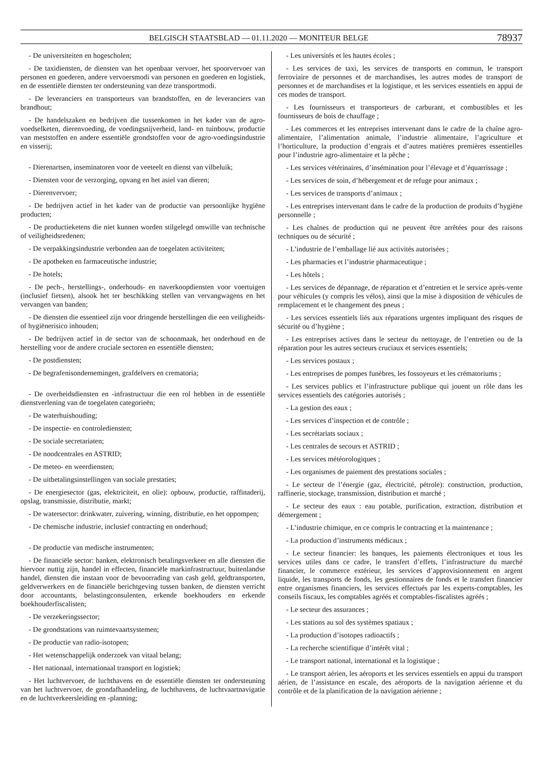BELGISCH STAATSBLAD — 01.11.2020 — MONITEUR BELGE
78937
- De universiteiten en hogescholen;
- De taxidiensten, de diensten van het openbaar vervoer, het spoorvervoer van personen en goederen, andere vervoersmodi van personen en goederen en logistiek, en de essentiële diensten ter ondersteuning van deze transportmodi.
- De leveranciers en transporteurs van brandstoffen, en de leveranciers van brandhout;
- De handelszaken en bedrijven die tussenkomen in het kader van de agro-voedselketen, dierenvoeding, de voedingsnijverheid, land- en tuinbouw, productie van meststoffen en andere essentiële grondstoffen voor de agro-voedingsindustrie en visserij;
- Dierenartsen, inseminatoren voor de veeteelt en dienst van vilbeluik;
- Diensten voor de verzorging, opvang en het asiel van dieren;
- Dierenvervoer;
- De bedrijven actief in het kader van de productie van persoonlijke hygiëne producten;
- De productieketens die niet kunnen worden stilgelegd omwille van technische of veiligheidsredenen;
- De verpakkingsindustrie verbonden aan de toegelaten activiteiten;
- De apotheken en farmaceutische industrie;
- De hotels;
- De pech-, herstellings-, onderhouds- en naverkoopdiensten voor voertuigen (inclusief fietsen), alsook het ter beschikking stellen van vervangwagens en het vervangen van banden;
- De diensten die essentieel zijn voor dringende herstellingen die een veiligheids- of hygiënerisico inhouden;
- De bedrijven actief in de sector van de schoonmaak, het onderhoud en de herstelling voor de andere cruciale sectoren en essentiële diensten;
- De postdiensten;
- De begrafenisondernemingen, grafdelvers en crematoria;
- De overheidsdiensten en -infrastructuur die een rol hebben in de essentiële dienstverlening van de toegelaten categorieën;
- De waterhuishouding;
- De inspectie- en controlediensten;
- De sociale secretariaten;
- De noodcentrales en ASTRID;
- De meteo- en weerdiensten;
- De uitbetalingsinstellingen van sociale prestaties;
- De energiesector (gas, elektriciteit, en olie): opbouw, productie, raffinaderij, opslag, transmissie, distributie, markt;
- De watersector: drinkwater, zuivering, winning, distributie, en het oppompen;
- De chemische industrie, inclusief contracting en onderhoud;
- De productie van medische instrumenten;
- De financiële sector: banken, elektronisch betalingsverkeer en alle diensten die hiervoor nuttig zijn, handel in effecten, financiële markinfrastructuur, buitenlandse handel, diensten die instaan voor de bevoorrading van cash geld, geldtransporten, geldverwerkers en de financiële berichtgeving tussen banken, de diensten verricht door accountants, belastingconsulenten, erkende boekhouders en erkende boekhouderfiscalisten;
- De verzekeringssector;
- De grondstations van ruimtevaartsystemen;
- De productie van radio-isotopen;
- Het wetenschappelijk onderzoek van vitaal belang;
- Het nationaal, internationaal transport en logistiek;
- Het luchtvervoer, de luchthavens en de essentiële diensten ter ondersteuning van het luchtvervoer, de grondafhandeling, de luchthavens, de luchtvaartnavigatie en de luchtverkeersleiding en -planning;
- Les universités et les hautes écoles ;
- Les services de taxi, les services de transports en commun, le transport ferroviaire de personnes et de marchandises, les autres modes de transport de personnes et de marchandises et la logistique, et les services essentiels en appui de ces modes de transport.
- Les fournisseurs et transporteurs de carburant, et combustibles et les fournisseurs de bois de chauffage ;
- Les commerces et les entreprises intervenant dans le cadre de la chaîne agro-alimentaire, l’alimentation animale, l’industrie alimentaire, l’agriculture et l’horticulture, la production d’engrais et d’autres matières premières essentielles pour l’industrie agro-alimentaire et la pêche ;
- Les services vétérinaires, d’insémination pour l’élevage et d’équarrissage ;
- Les services de soin, d’hébergement et de refuge pour animaux ;
- Les services de transports d’animaux ;
- Les entreprises intervenant dans le cadre de la production de produits d’hygiène personnelle ;
- Les chaînes de production qui ne peuvent être arrêtées pour des raisons techniques ou de sécurité ;
- L’industrie de l’emballage lié aux activités autorisées ;
- Les pharmacies et l’industrie pharmaceutique ;
- Les hôtels ;
- Les services de dépannage, de réparation et d’entretien et le service après-vente pour véhicules (y compris les vélos), ainsi que la mise à disposition de véhicules de remplacement et le changement des pneus ;
- Les services essentiels liés aux réparations urgentes impliquant des risques de sécurité ou d’hygiène ;
- Les entreprises actives dans le secteur du nettoyage, de l’entretien ou de la réparation pour les autres secteurs cruciaux et services essentiels;
- Les services postaux ;
- Les entreprises de pompes funèbres, les fossoyeurs et les crématoriums ;
- Les services publics et l’infrastructure publique qui jouent un rôle dans les services essentiels des catégories autorisés ;
- La gestion des eaux ;
- Les services d’inspection et de contrôle ;
- Les secrétariats sociaux ;
- Les centrales de secours et ASTRID ;
- Les services météorologiques ;
- Les organismes de paiement des prestations sociales ;
- Le secteur de l’énergie (gaz, électricité, pétrole): construction, production, raffinerie, stockage, transmission, distribution et marché ;
- Le secteur des eaux : eau potable, purification, extraction, distribution et démergement ;
- L’industrie chimique, en ce compris le contracting et la maintenance ;
- La production d’instruments médicaux ;
- Le secteur financier: les banques, les paiements électroniques et tous les services utiles dans ce cadre, le transfert d’effets, l’infrastructure du marché financier, le commerce extérieur, les services d’approvisionnement en argent liquide, les transports de fonds, les gestionnaires de fonds et le transfert financier entre organismes financiers, les services effectués par les experts-comptables, les conseils fiscaux, les comptables agréés et comptables-fiscalistes agréés ;
- Le secteur des assurances ;
- Les stations au sol des systèmes spatiaux ;
- La production d’isotopes radioactifs ;
- La recherche scientifique d’intérêt vital ;
- Le transport national, international et la logistique ;
- Le transport aérien, les aéroports et les services essentiels en appui du transport aérien, de l’assistance en escale, des aéroports de la navigation aérienne et du contrôle et de la planification de la navigation aérienne ;